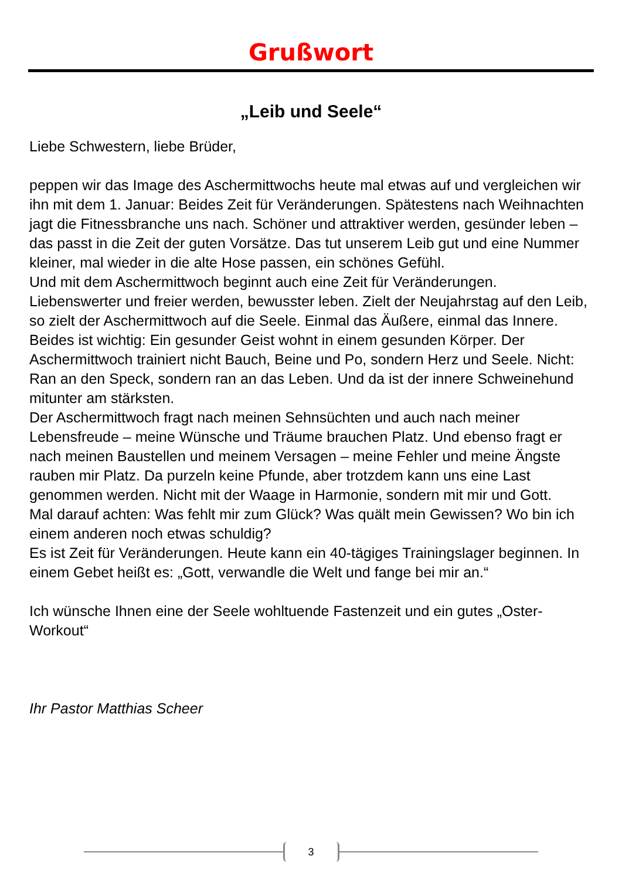Grußwort
„Leib und Seele“
Liebe Schwestern, liebe Brüder,
peppen wir das Image des Aschermittwochs heute mal etwas auf und vergleichen wir ihn mit dem 1. Januar: Beides Zeit für Veränderungen. Spätestens nach Weihnachten jagt die Fitnessbranche uns nach. Schöner und attraktiver werden, gesünder leben – das passt in die Zeit der guten Vorsätze. Das tut unserem Leib gut und eine Nummer kleiner, mal wieder in die alte Hose passen, ein schönes Gefühl.
Und mit dem Aschermittwoch beginnt auch eine Zeit für Veränderungen. Liebenswerter und freier werden, bewusster leben. Zielt der Neujahrstag auf den Leib, so zielt der Aschermittwoch auf die Seele. Einmal das Äußere, einmal das Innere. Beides ist wichtig: Ein gesunder Geist wohnt in einem gesunden Körper. Der Aschermittwoch trainiert nicht Bauch, Beine und Po, sondern Herz und Seele. Nicht: Ran an den Speck, sondern ran an das Leben. Und da ist der innere Schweinehund mitunter am stärksten.
Der Aschermittwoch fragt nach meinen Sehnsüchten und auch nach meiner Lebensfreude – meine Wünsche und Träume brauchen Platz. Und ebenso fragt er nach meinen Baustellen und meinem Versagen – meine Fehler und meine Ängste rauben mir Platz. Da purzeln keine Pfunde, aber trotzdem kann uns eine Last genommen werden. Nicht mit der Waage in Harmonie, sondern mit mir und Gott.
Mal darauf achten: Was fehlt mir zum Glück? Was quält mein Gewissen? Wo bin ich einem anderen noch etwas schuldig?
Es ist Zeit für Veränderungen. Heute kann ein 40-tägiges Trainingslager beginnen. In einem Gebet heißt es: „Gott, verwandle die Welt und fange bei mir an.“
Ich wünsche Ihnen eine der Seele wohltuende Fastenzeit und ein gutes „Oster-Workout“
Ihr Pastor Matthias Scheer
3